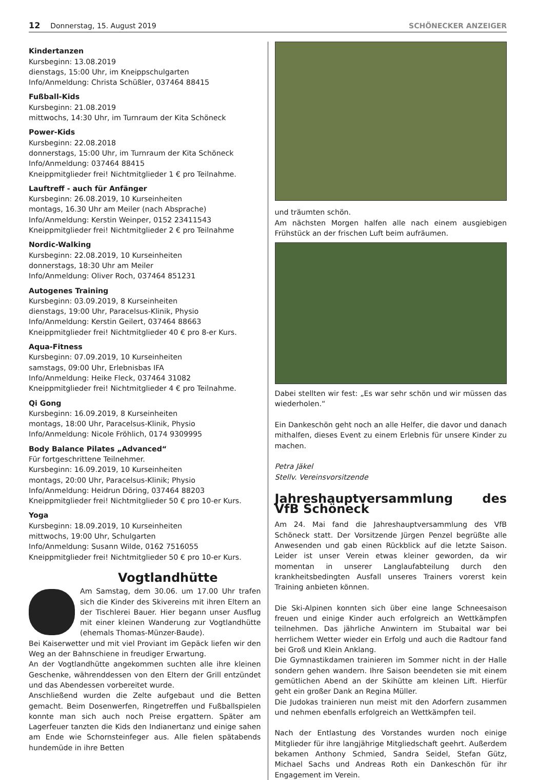12 Donnerstag, 15. August 2019 SCHÖNECKER ANZEIGER
Kindertanzen
Kursbeginn: 13.08.2019
dienstags, 15:00 Uhr, im Kneippschulgarten
Info/Anmeldung: Christa Schüßler, 037464 88415
Fußball-Kids
Kursbeginn: 21.08.2019
mittwochs, 14:30 Uhr, im Turnraum der Kita Schöneck
Power-Kids
Kursbeginn: 22.08.2018
donnerstags, 15:00 Uhr, im Turnraum der Kita Schöneck
Info/Anmeldung: 037464 88415
Kneippmitglieder frei! Nichtmitglieder 1 € pro Teilnahme.
Lauftreff - auch für Anfänger
Kursbeginn: 26.08.2019, 10 Kurseinheiten
montags, 16.30 Uhr am Meiler (nach Absprache)
Info/Anmeldung: Kerstin Weinper, 0152 23411543
Kneippmitglieder frei! Nichtmitglieder 2 € pro Teilnahme
Nordic-Walking
Kursbeginn: 22.08.2019, 10 Kurseinheiten
donnerstags, 18:30 Uhr am Meiler
Info/Anmeldung: Oliver Roch, 037464 851231
Autogenes Training
Kursbeginn: 03.09.2019, 8 Kurseinheiten
dienstags, 19:00 Uhr, Paracelsus-Klinik, Physio
Info/Anmeldung: Kerstin Geilert, 037464 88663
Kneippmitglieder frei! Nichtmitglieder 40 € pro 8-er Kurs.
Aqua-Fitness
Kursbeginn: 07.09.2019, 10 Kurseinheiten
samstags, 09:00 Uhr, Erlebnisbas IFA
Info/Anmeldung: Heike Fleck, 037464 31082
Kneippmitglieder frei! Nichtmitglieder 4 € pro Teilnahme.
Qi Gong
Kursbeginn: 16.09.2019, 8 Kurseinheiten
montags, 18:00 Uhr, Paracelsus-Klinik, Physio
Info/Anmeldung: Nicole Fröhlich, 0174 9309995
Body Balance Pilates „Advanced“
Für fortgeschrittene Teilnehmer.
Kursbeginn: 16.09.2019, 10 Kurseinheiten
montags, 20:00 Uhr, Paracelsus-Klinik; Physio
Info/Anmeldung: Heidrun Döring, 037464 88203
Kneippmitglieder frei! Nichtmitglieder 50 € pro 10-er Kurs.
Yoga
Kursbeginn: 18.09.2019, 10 Kurseinheiten
mittwochs, 19:00 Uhr, Schulgarten
Info/Anmeldung: Susann Wilde, 0162 7516055
Kneippmitglieder frei! Nichtmitglieder 50 € pro 10-er Kurs.
Vogtlandhütte
Am Samstag, dem 30.06. um 17.00 Uhr trafen sich die Kinder des Skivereins mit ihren Eltern an der Tischlerei Bauer. Hier begann unser Ausflug mit einer kleinen Wanderung zur Vogtlandhütte (ehemals Thomas-Münzer-Baude).
Bei Kaiserwetter und mit viel Proviant im Gepäck liefen wir den Weg an der Bahnschiene in freudiger Erwartung.
An der Vogtlandhütte angekommen suchten alle ihre kleinen Geschenke, währenddessen von den Eltern der Grill entzündet und das Abendessen vorbereitet wurde.
Anschließend wurden die Zelte aufgebaut und die Betten gemacht. Beim Dosenwerfen, Ringetreffen und Fußballspielen konnte man sich auch noch Preise ergattern. Später am Lagerfeuer tanzten die Kids den Indianertanz und einige sahen am Ende wie Schornsteinfeger aus. Alle fielen spätabends hundemüde in ihre Betten
und träumten schön.
Am nächsten Morgen halfen alle nach einem ausgiebigen Frühstück an der frischen Luft beim aufräumen.
Dabei stellten wir fest: „Es war sehr schön und wir müssen das wiederholen.“
Ein Dankeschön geht noch an alle Helfer, die davor und danach mithalfen, dieses Event zu einem Erlebnis für unsere Kinder zu machen.
Petra Jäkel
Stellv. Vereinsvorsitzende
Jahreshauptversammlung des VfB Schöneck
Am 24. Mai fand die Jahreshauptversammlung des VfB Schöneck statt. Der Vorsitzende Jürgen Penzel begrüßte alle Anwesenden und gab einen Rückblick auf die letzte Saison. Leider ist unser Verein etwas kleiner geworden, da wir momentan in unserer Langlaufabteilung durch den krankheitsbedingten Ausfall unseres Trainers vorerst kein Training anbieten können.
Die Ski-Alpinen konnten sich über eine lange Schneesaison freuen und einige Kinder auch erfolgreich an Wettkämpfen teilnehmen. Das jährliche Anwintern im Stubaital war bei herrlichem Wetter wieder ein Erfolg und auch die Radtour fand bei Groß und Klein Anklang.
Die Gymnastikdamen trainieren im Sommer nicht in der Halle sondern gehen wandern. Ihre Saison beendeten sie mit einem gemütlichen Abend an der Skihütte am kleinen Lift. Hierfür geht ein großer Dank an Regina Müller.
Die Judokas trainieren nun meist mit den Adorfern zusammen und nehmen ebenfalls erfolgreich an Wettkämpfen teil.
Nach der Entlastung des Vorstandes wurden noch einige Mitglieder für ihre langjährige Mitgliedschaft geehrt. Außerdem bekamen Anthony Schmied, Sandra Seidel, Stefan Gütz, Michael Sachs und Andreas Roth ein Dankeschön für ihr Engagement im Verein.